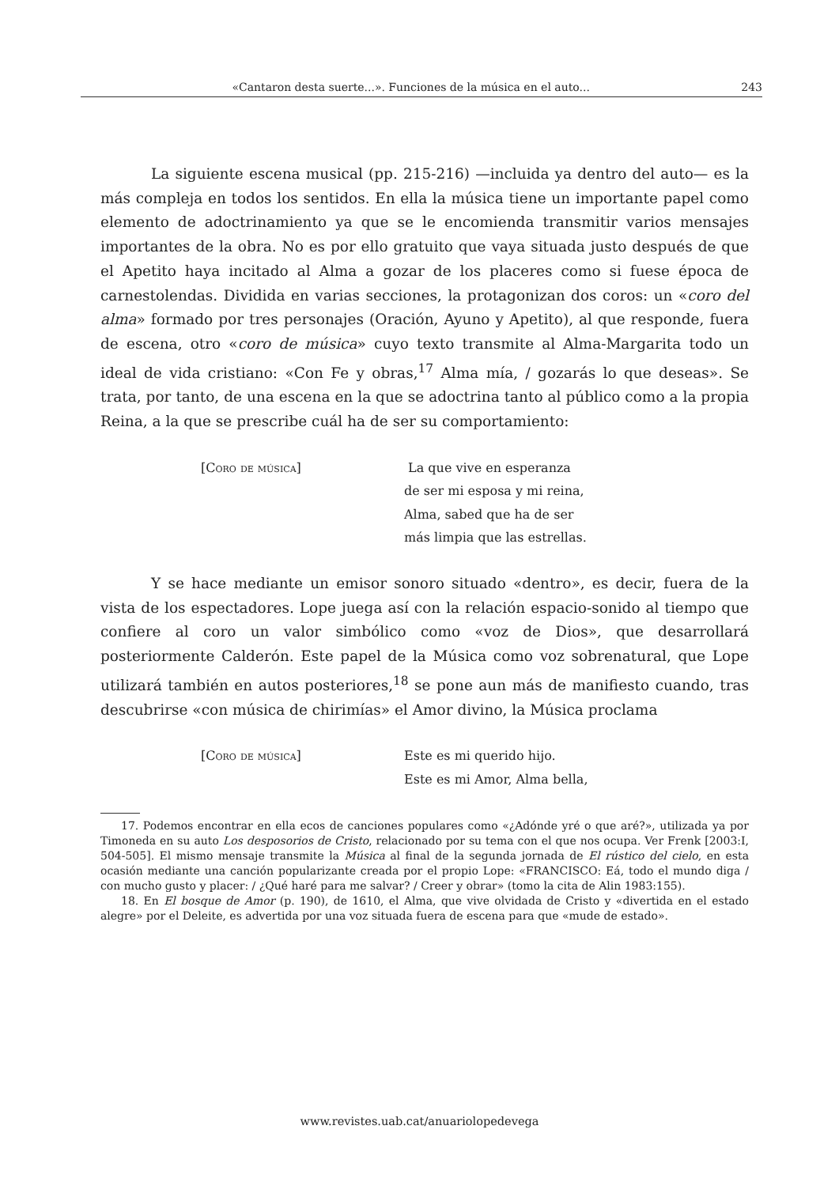«Cantaron desta suerte...». Funciones de la música en el auto... 243
La siguiente escena musical (pp. 215-216) —incluida ya dentro del auto— es la más compleja en todos los sentidos. En ella la música tiene un importante papel como elemento de adoctrinamiento ya que se le encomienda transmitir varios mensajes importantes de la obra. No es por ello gratuito que vaya situada justo después de que el Apetito haya incitado al Alma a gozar de los placeres como si fuese época de carnestolendas. Dividida en varias secciones, la protagonizan dos coros: un «coro del alma» formado por tres personajes (Oración, Ayuno y Apetito), al que responde, fuera de escena, otro «coro de música» cuyo texto transmite al Alma-Margarita todo un ideal de vida cristiano: «Con Fe y obras,<sup>17</sup> Alma mía, / gozarás lo que deseas». Se trata, por tanto, de una escena en la que se adoctrina tanto al público como a la propia Reina, a la que se prescribe cuál ha de ser su comportamiento:
[Coro de música] La que vive en esperanza
de ser mi esposa y mi reina,
Alma, sabed que ha de ser
más limpia que las estrellas.
Y se hace mediante un emisor sonoro situado «dentro», es decir, fuera de la vista de los espectadores. Lope juega así con la relación espacio-sonido al tiempo que confiere al coro un valor simbólico como «voz de Dios», que desarrollará posteriormente Calderón. Este papel de la Música como voz sobrenatural, que Lope utilizará también en autos posteriores,<sup>18</sup> se pone aun más de manifiesto cuando, tras descubrirse «con música de chirimías» el Amor divino, la Música proclama
[Coro de música] Este es mi querido hijo.
Este es mi Amor, Alma bella,
17. Podemos encontrar en ella ecos de canciones populares como «¿Adónde yré o que aré?», utilizada ya por Timoneda en su auto Los desposorios de Cristo, relacionado por su tema con el que nos ocupa. Ver Frenk [2003:I, 504-505]. El mismo mensaje transmite la Música al final de la segunda jornada de El rústico del cielo, en esta ocasión mediante una canción popularizante creada por el propio Lope: «FRANCISCO: Eá, todo el mundo diga / con mucho gusto y placer: / ¿Qué haré para me salvar? / Creer y obrar» (tomo la cita de Alin 1983:155).
18. En El bosque de Amor (p. 190), de 1610, el Alma, que vive olvidada de Cristo y «divertida en el estado alegre» por el Deleite, es advertida por una voz situada fuera de escena para que «mude de estado».
www.revistes.uab.cat/anuariolopedevega